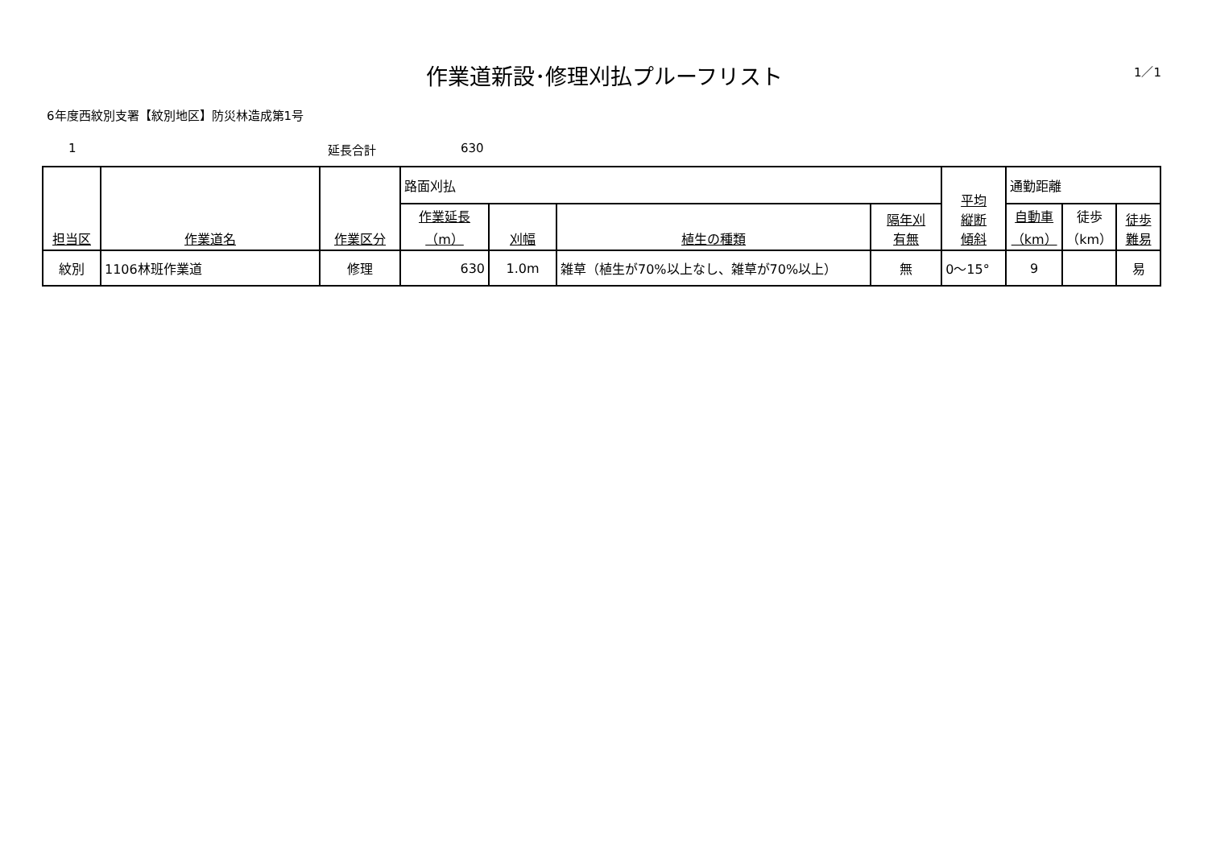作業道新設･修理刈払プルーフリスト
1／1
6年度西紋別支署【紋別地区】防災林造成第1号
1 延長合計 630
| 担当区 | 作業道名 | 作業区分 | 路面刈払 | | | | 平均 縦断 傾斜 | 通勤距離 | | |
| --- | --- | --- | --- | --- | --- | --- | --- | --- | --- | --- |
| | | | 作業延長 （m） | 刈幅 | 植生の種類 | 隔年刈 有無 | | 自動車 （km） | 徒歩 （km） | 徒歩 難易 |
| 紋別 | 1106林班作業道 | 修理 | 630 | 1.0m | 雑草（植生が70%以上なし、雑草が70%以上） | 無 | 0～15° | 9 | | 易 |